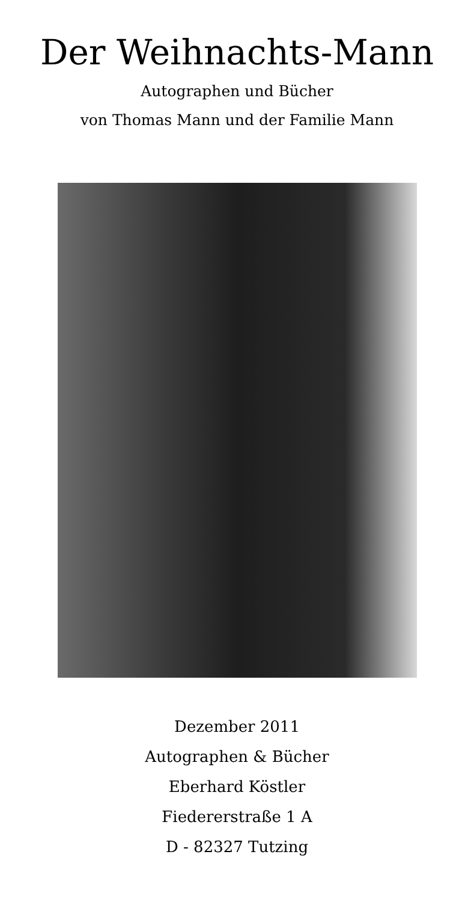Der Weihnachts-Mann
Autographen und Bücher
von Thomas Mann und der Familie Mann
Dezember 2011
Autographen & Bücher
Eberhard Köstler
Fiedererstraße 1 A
D - 82327 Tutzing